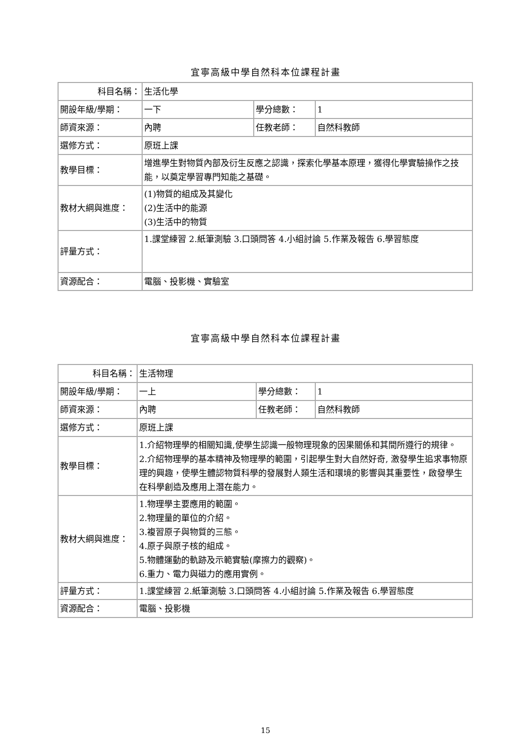宜寧高級中學自然科本位課程計畫
| 科目名稱： | 生活化學 | | |
| 開設年級/學期： | 一下 | 學分總數： | 1 |
| 師資來源： | 內聘 | 任教老師： | 自然科教師 |
| 選修方式： | 原班上課 | | |
| 教學目標： | 增進學生對物質內部及衍生反應之認識，探索化學基本原理，獲得化學實驗操作之技能，以奠定學習專門知能之基礎。 | | |
| 教材大綱與進度： | (1)物質的組成及其變化 (2)生活中的能源 (3)生活中的物質 | | |
| 評量方式： | 1.課堂練習 2.紙筆測驗 3.口頭問答 4.小組討論 5.作業及報告 6.學習態度 | | |
| 資源配合： | 電腦、投影機、實驗室 | | |
宜寧高級中學自然科本位課程計畫
| 科目名稱： | 生活物理 | | |
| 開設年級/學期： | 一上 | 學分總數： | 1 |
| 師資來源： | 內聘 | 任教老師： | 自然科教師 |
| 選修方式： | 原班上課 | | |
| 教學目標： | 1.介紹物理學的相關知識,使學生認識一般物理現象的因果關係和其間所遵行的規律。 2.介紹物理學的基本精神及物理學的範圍，引起學生對大自然好奇, 激發學生追求事物原理的興趣，使學生體認物質科學的發展對人類生活和環境的影響與其重要性，啟發學生在科學創造及應用上潛在能力。 | | |
| 教材大綱與進度： | 1.物理學主要應用的範圍。 2.物理量的單位的介紹。 3.複習原子與物質的三態。 4.原子與原子核的組成。 5.物體運動的軌跡及示範實驗(摩擦力的觀察)。 6.重力、電力與磁力的應用實例。 | | |
| 評量方式： | 1.課堂練習 2.紙筆測驗 3.口頭問答 4.小組討論 5.作業及報告 6.學習態度 | | |
| 資源配合： | 電腦、投影機 | | |
15